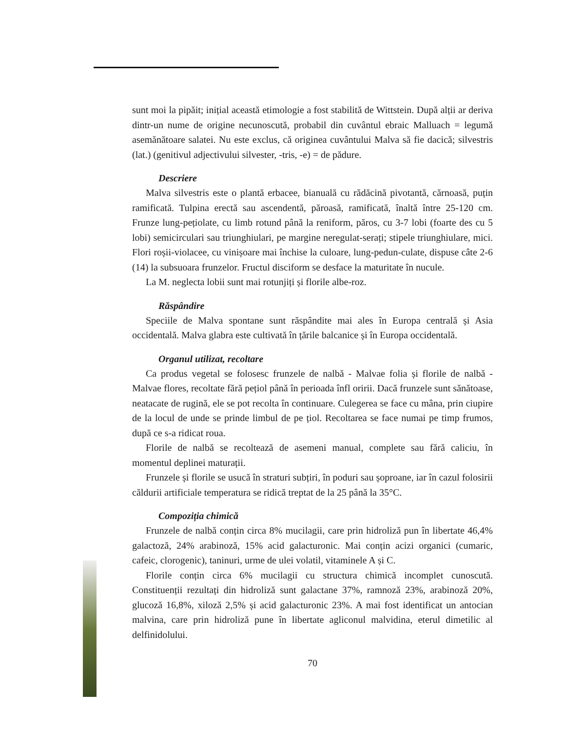sunt moi la pipăit; inițial această etimologie a fost stabilită de Wittstein. După alții ar deriva dintr-un nume de origine necunoscută, probabil din cuvântul ebraic Malluach = legumă asemănătoare salatei. Nu este exclus, că originea cuvântului Malva să fie dacică; silvestris (lat.) (genitivul adjectivului silvester, -tris, -e) = de pădure.
Descriere
Malva silvestris este o plantă erbacee, bianuală cu rădăcină pivotantă, cărnoasă, puțin ramificată. Tulpina erectă sau ascendentă, păroasă, ramificată, înaltă între 25-120 cm. Frunze lung-pețiolate, cu limb rotund până la reniform, păros, cu 3-7 lobi (foarte des cu 5 lobi) semicirculari sau triunghiulari, pe margine neregulat-serați; stipele triunghiulare, mici. Flori roșii-violacee, cu vinișoare mai închise la culoare, lung-pedun-culate, dispuse câte 2-6 (14) la subsuoara frunzelor. Fructul disciform se desface la maturitate în nucule.
La M. neglecta lobii sunt mai rotunjiți și florile albe-roz.
Răspândire
Speciile de Malva spontane sunt răspândite mai ales în Europa centrală și Asia occidentală. Malva glabra este cultivată în țările balcanice și în Europa occidentală.
Organul utilizat, recoltare
Ca produs vegetal se folosesc frunzele de nalbă - Malvae folia și florile de nalbă - Malvae flores, recoltate fără pețiol până în perioada înfl oririi. Dacă frunzele sunt sănătoase, neatacate de rugină, ele se pot recolta în continuare. Culegerea se face cu mâna, prin ciupire de la locul de unde se prinde limbul de pe țiol. Recoltarea se face numai pe timp frumos, după ce s-a ridicat roua.
Florile de nalbă se recoltează de asemeni manual, complete sau fără caliciu, în momentul deplinei maturații.
Frunzele și florile se usucă în straturi subțiri, în poduri sau șoproane, iar în cazul folosirii căldurii artificiale temperatura se ridică treptat de la 25 până la 35°C.
Compoziția chimică
Frunzele de nalbă conțin circa 8% mucilagii, care prin hidroliză pun în libertate 46,4% galactoză, 24% arabinoză, 15% acid galacturonic. Mai conțin acizi organici (cumaric, cafeic, clorogenic), taninuri, urme de ulei volatil, vitaminele A și C.
Florile conțin circa 6% mucilagii cu structura chimică incomplet cunoscută. Constituenții rezultați din hidroliză sunt galactane 37%, ramnoză 23%, arabinoză 20%, glucoză 16,8%, xiloză 2,5% și acid galacturonic 23%. A mai fost identificat un antocian malvina, care prin hidroliză pune în libertate agliconul malvidina, eterul dimetilic al delfinidolului.
70